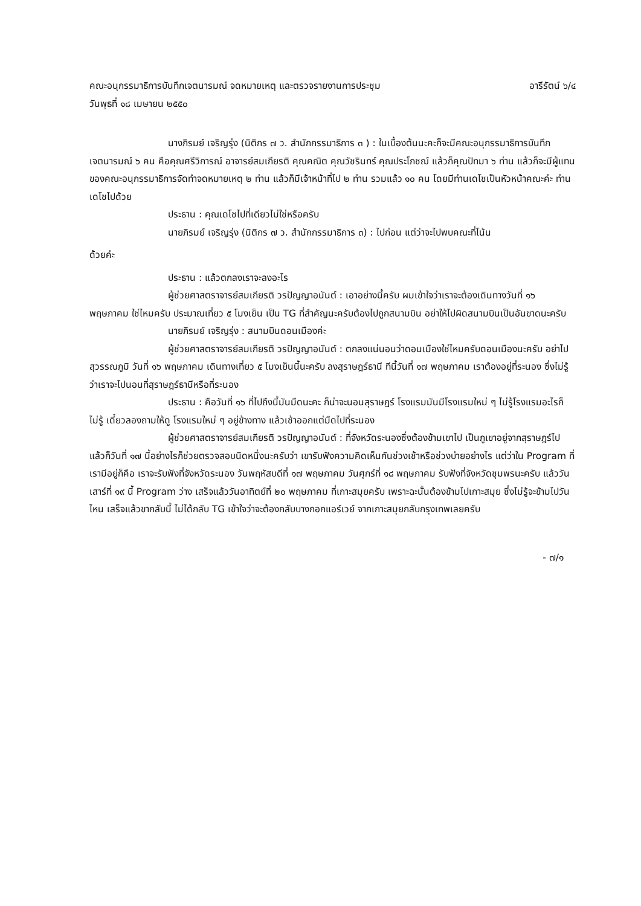คณะอนุกรรมาธิการบันทึกเจตนารมณ์ จดหมายเหตุ และตรวจรายงานการประชุม อารีรัตน์ ๖/๔
วันพุธที่ ๑๘ เมษายน ๒๕๕๐
นางภิรมย์ เจริญรุ่ง (นิติกร ๗ ว. สำนักกรรมาธิการ ๓ ) : ในเบื้องต้นนะคะก็จะมีคณะอนุกรรมาธิการบันทึกเจตนารมณ์ ๖ คน คือคุณศรีวิการณ์ อาจารย์สมเกียรติ คุณคณิต คุณวัชรินทร์ คุณประโภชฌ์ แล้วก็คุณปัทมา ๖ ท่าน แล้วก็จะมีผู้แทนของคณะอนุกรรมาธิการจัดทำจดหมายเหตุ ๒ ท่าน แล้วก็มีเจ้าหน้าที่ไป ๒ ท่าน รวมแล้ว ๑๐ คน โดยมีท่านเดโชเป็นหัวหน้าคณะค่ะ ท่านเดโชไปด้วย
ประธาน : คุณเดโชไปที่เดียวไม่ใช่หรือครับ
นายภิรมย์ เจริญรุ่ง (นิติกร ๗ ว. สำนักกรรมาธิการ ๓) : ไปก่อน แต่ว่าจะไปพบคณะที่โน้น
ด้วยค่ะ
ประธาน : แล้วตกลงเราจะลงอะไร
ผู้ช่วยศาสตราจารย์สมเกียรติ วรปัญญาอนันต์ : เอาอย่างนี้ครับ ผมเข้าใจว่าเราจะต้องเดินทางวันที่ ๑๖ พฤษภาคม ใช่ไหมครับ ประมาณเที่ยว ๕ โมงเย็น เป็น TG ที่สำคัญนะครับต้องไปถูกสนามบิน อย่าให้ไปผิดสนามบินเป็นอันขาดนะครับ
นายภิรมย์ เจริญรุ่ง : สนามบินดอนเมืองค่ะ
ผู้ช่วยศาสตราจารย์สมเกียรติ วรปัญญาอนันต์ : ตกลงแน่นอนว่าดอนเมืองใช่ไหมครับดอนเมืองนะครับ อย่าไปสุวรรณภูมิ วันที่ ๑๖ พฤษภาคม เดินทางเที่ยว ๕ โมงเย็นนี้นะครับ ลงสุราษฎร์ธานี ทีนี้วันที่ ๑๗ พฤษภาคม เราต้องอยู่ที่ระนอง ซึ่งไม่รู้ว่าเราจะไปนอนที่สุราษฎร์ธานีหรือที่ระนอง
ประธาน : คือวันที่ ๑๖ ที่ไปถึงนี้มันมืดนะคะ ก็น่าจะนอนสุราษฎร์ โรงแรมมันมีโรงแรมใหม่ ๆ ไม่รู้โรงแรมอะไรก็ไม่รู้ เดี๋ยวลองถามให้ดู โรงแรมใหม่ ๆ อยู่ข้างทาง แล้วเช้าออกแต่มืดไปที่ระนอง
ผู้ช่วยศาสตราจารย์สมเกียรติ วรปัญญาอนันต์ : ที่จังหวัดระนองซึ่งต้องข้ามเขาไป เป็นภูเขาอยู่จากสุราษฎร์ไป แล้วก็วันที่ ๑๗ นี้อย่างไรก็ช่วยตรวจสอบนิดหนึ่งนะครับว่า เขารับฟังความคิดเห็นกันช่วงเช้าหรือช่วงบ่ายอย่างไร แต่ว่าใน Program ที่เรามีอยู่ก็คือ เราจะรับฟังที่จังหวัดระนอง วันพฤหัสบดีที่ ๑๗ พฤษภาคม วันศุกร์ที่ ๑๘ พฤษภาคม รับฟังที่จังหวัดชุมพรนะครับ แล้ววันเสาร์ที่ ๑๙ นี้ Program ว่าง เสร็จแล้ววันอาทิตย์ที่ ๒๐ พฤษภาคม ที่เกาะสมุยครับ เพราะฉะนั้นต้องข้ามไปเกาะสมุย ซึ่งไม่รู้จะข้ามไปวันไหน เสร็จแล้วขากลับนี้ ไม่ได้กลับ TG เข้าใจว่าจะต้องกลับบางกอกแอร์เวย์ จากเกาะสมุยกลับกรุงเทพเลยครับ
- ๗/๑